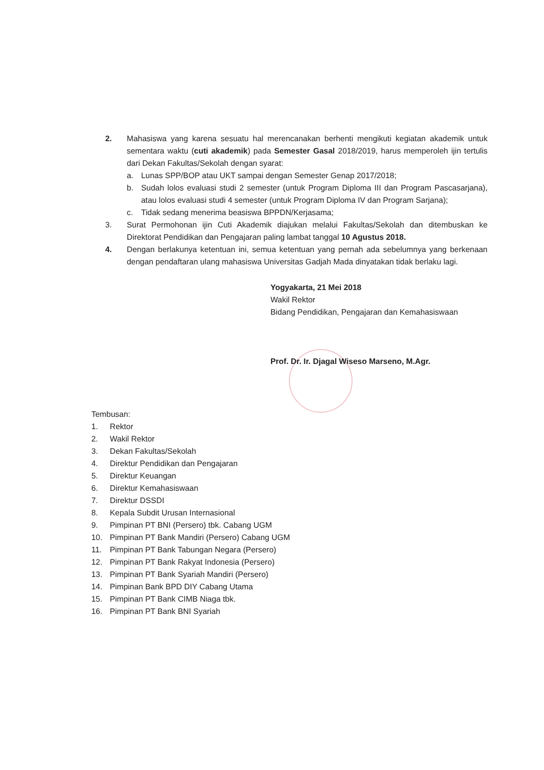2. Mahasiswa yang karena sesuatu hal merencanakan berhenti mengikuti kegiatan akademik untuk sementara waktu (cuti akademik) pada Semester Gasal 2018/2019, harus memperoleh ijin tertulis dari Dekan Fakultas/Sekolah dengan syarat:
a. Lunas SPP/BOP atau UKT sampai dengan Semester Genap 2017/2018;
b. Sudah lolos evaluasi studi 2 semester (untuk Program Diploma III dan Program Pascasarjana), atau lolos evaluasi studi 4 semester (untuk Program Diploma IV dan Program Sarjana);
c. Tidak sedang menerima beasiswa BPPDN/Kerjasama;
3. Surat Permohonan ijin Cuti Akademik diajukan melalui Fakultas/Sekolah dan ditembuskan ke Direktorat Pendidikan dan Pengajaran paling lambat tanggal 10 Agustus 2018.
4. Dengan berlakunya ketentuan ini, semua ketentuan yang pernah ada sebelumnya yang berkenaan dengan pendaftaran ulang mahasiswa Universitas Gadjah Mada dinyatakan tidak berlaku lagi.
Yogyakarta, 21 Mei 2018
Wakil Rektor
Bidang Pendidikan, Pengajaran dan Kemahasiswaan
Prof. Dr. Ir. Djagal Wiseso Marseno, M.Agr.
Tembusan:
1. Rektor
2. Wakil Rektor
3. Dekan Fakultas/Sekolah
4. Direktur Pendidikan dan Pengajaran
5. Direktur Keuangan
6. Direktur Kemahasiswaan
7. Direktur DSSDI
8. Kepala Subdit Urusan Internasional
9. Pimpinan PT BNI (Persero) tbk. Cabang UGM
10. Pimpinan PT Bank Mandiri (Persero) Cabang UGM
11. Pimpinan PT Bank Tabungan Negara (Persero)
12. Pimpinan PT Bank Rakyat Indonesia (Persero)
13. Pimpinan PT Bank Syariah Mandiri (Persero)
14. Pimpinan Bank BPD DIY Cabang Utama
15. Pimpinan PT Bank CIMB Niaga tbk.
16. Pimpinan PT Bank BNI Syariah